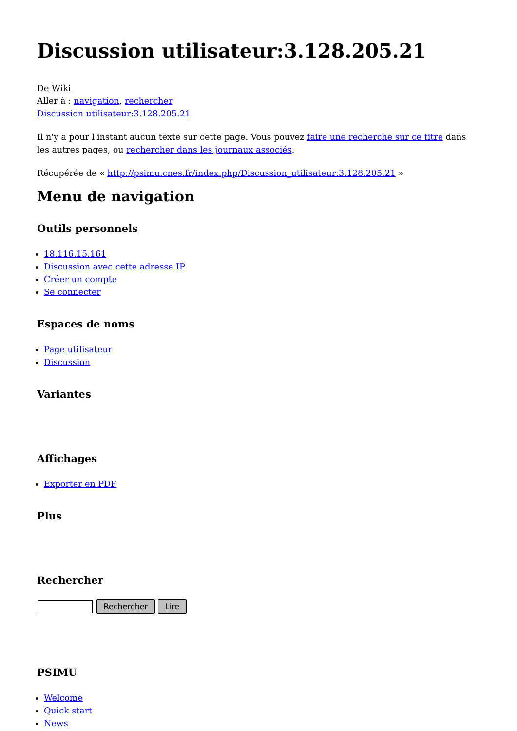Discussion utilisateur:3.128.205.21
De Wiki
Aller à : navigation, rechercher
Discussion utilisateur:3.128.205.21
Il n'y a pour l'instant aucun texte sur cette page. Vous pouvez faire une recherche sur ce titre dans les autres pages, ou rechercher dans les journaux associés.
Récupérée de « http://psimu.cnes.fr/index.php/Discussion_utilisateur:3.128.205.21 »
Menu de navigation
Outils personnels
18.116.15.161
Discussion avec cette adresse IP
Créer un compte
Se connecter
Espaces de noms
Page utilisateur
Discussion
Variantes
Affichages
Exporter en PDF
Plus
Rechercher
Rechercher Lire
PSIMU
Welcome
Quick start
News